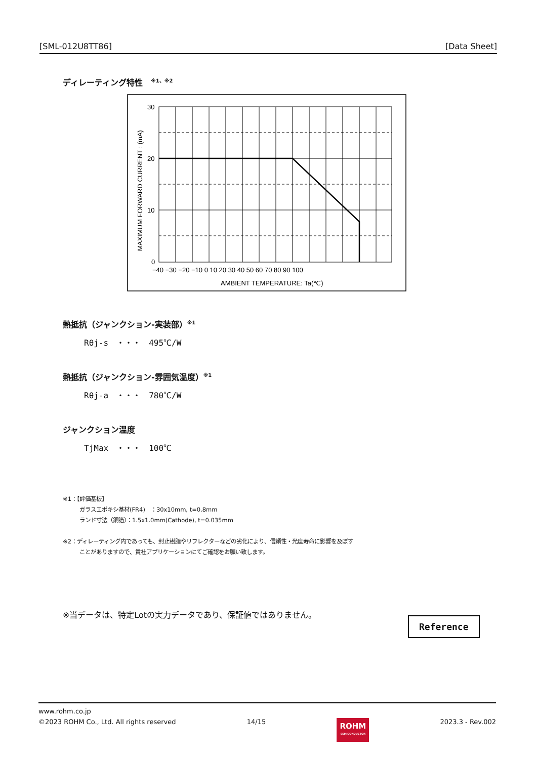[SML-012U8TT86] [Data Sheet]
ディレーティング特性　<sup>※1、※2</sup>
30
20
10
0
−40 −30 −20 −10 0 10 20 30 40 50 60 70 80 90 100
AMBIENT TEMPERATURE: Ta(℃)
MAXIMUM FORWARD CURRENT : (mA)
熱抵抗（ジャンクション-実装部）<sup>※1</sup>
Rθj-s　・・・　495℃/W
熱抵抗（ジャンクション-雰囲気温度）<sup>※1</sup>
Rθj-a　・・・　780℃/W
ジャンクション温度
TjMax　・・・　100℃
※1：【評価基板】
　　　ガラスエポキシ基材(FR4)　：30x10mm, t=0.8mm
　　　ランド寸法（銅箔）：1.5x1.0mm(Cathode), t=0.035mm
※2：ディレーティング内であっても、封止樹脂やリフレクターなどの劣化により、信頼性・光度寿命に影響を及ぼす
　　　ことがありますので、貴社アプリケーションにてご確認をお願い致します。
※当データは、特定Lotの実力データであり、保証値ではありません。
Reference
www.rohm.co.jp
©2023 ROHM Co., Ltd. All rights reserved 14/15 ROHM
SEMICONDUCTOR 2023.3 - Rev.002